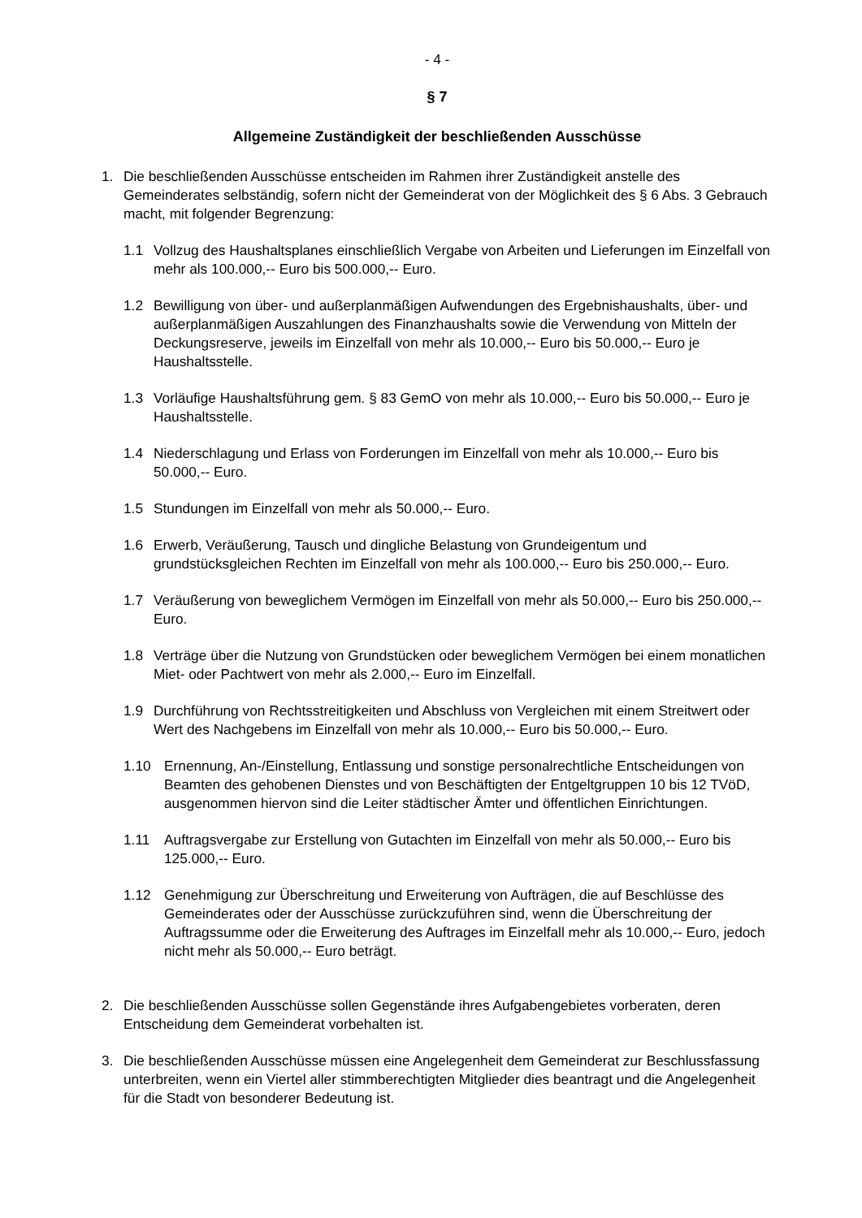- 4 -
§ 7
Allgemeine Zuständigkeit der beschließenden Ausschüsse
1. Die beschließenden Ausschüsse entscheiden im Rahmen ihrer Zuständigkeit anstelle des Gemeinderates selbständig, sofern nicht der Gemeinderat von der Möglichkeit des § 6 Abs. 3 Gebrauch macht, mit folgender Begrenzung:
1.1 Vollzug des Haushaltsplanes einschließlich Vergabe von Arbeiten und Lieferungen im Einzelfall von mehr als 100.000,-- Euro bis 500.000,-- Euro.
1.2 Bewilligung von über- und außerplanmäßigen Aufwendungen des Ergebnishaushalts, über- und außerplanmäßigen Auszahlungen des Finanzhaushalts sowie die Verwendung von Mitteln der Deckungsreserve, jeweils im Einzelfall von mehr als 10.000,-- Euro bis 50.000,-- Euro je Haushaltsstelle.
1.3 Vorläufige Haushaltsführung gem. § 83 GemO von mehr als 10.000,-- Euro bis 50.000,-- Euro je Haushaltsstelle.
1.4 Niederschlagung und Erlass von Forderungen im Einzelfall von mehr als 10.000,-- Euro bis 50.000,-- Euro.
1.5 Stundungen im Einzelfall von mehr als 50.000,-- Euro.
1.6 Erwerb, Veräußerung, Tausch und dingliche Belastung von Grundeigentum und grundstücksgleichen Rechten im Einzelfall von mehr als 100.000,-- Euro bis 250.000,-- Euro.
1.7 Veräußerung von beweglichem Vermögen im Einzelfall von mehr als 50.000,-- Euro bis 250.000,-- Euro.
1.8 Verträge über die Nutzung von Grundstücken oder beweglichem Vermögen bei einem monatlichen Miet- oder Pachtwert von mehr als 2.000,-- Euro im Einzelfall.
1.9 Durchführung von Rechtsstreitigkeiten und Abschluss von Vergleichen mit einem Streitwert oder Wert des Nachgebens im Einzelfall von mehr als 10.000,-- Euro bis 50.000,-- Euro.
1.10 Ernennung, An-/Einstellung, Entlassung und sonstige personalrechtliche Entscheidungen von Beamten des gehobenen Dienstes und von Beschäftigten der Entgeltgruppen 10 bis 12 TVöD, ausgenommen hiervon sind die Leiter städtischer Ämter und öffentlichen Einrichtungen.
1.11 Auftragsvergabe zur Erstellung von Gutachten im Einzelfall von mehr als 50.000,-- Euro bis 125.000,-- Euro.
1.12 Genehmigung zur Überschreitung und Erweiterung von Aufträgen, die auf Beschlüsse des Gemeinderates oder der Ausschüsse zurückzuführen sind, wenn die Überschreitung der Auftragssumme oder die Erweiterung des Auftrages im Einzelfall mehr als 10.000,-- Euro, jedoch nicht mehr als 50.000,-- Euro beträgt.
2. Die beschließenden Ausschüsse sollen Gegenstände ihres Aufgabengebietes vorberaten, deren Entscheidung dem Gemeinderat vorbehalten ist.
3. Die beschließenden Ausschüsse müssen eine Angelegenheit dem Gemeinderat zur Beschlussfassung unterbreiten, wenn ein Viertel aller stimmberechtigten Mitglieder dies beantragt und die Angelegenheit für die Stadt von besonderer Bedeutung ist.